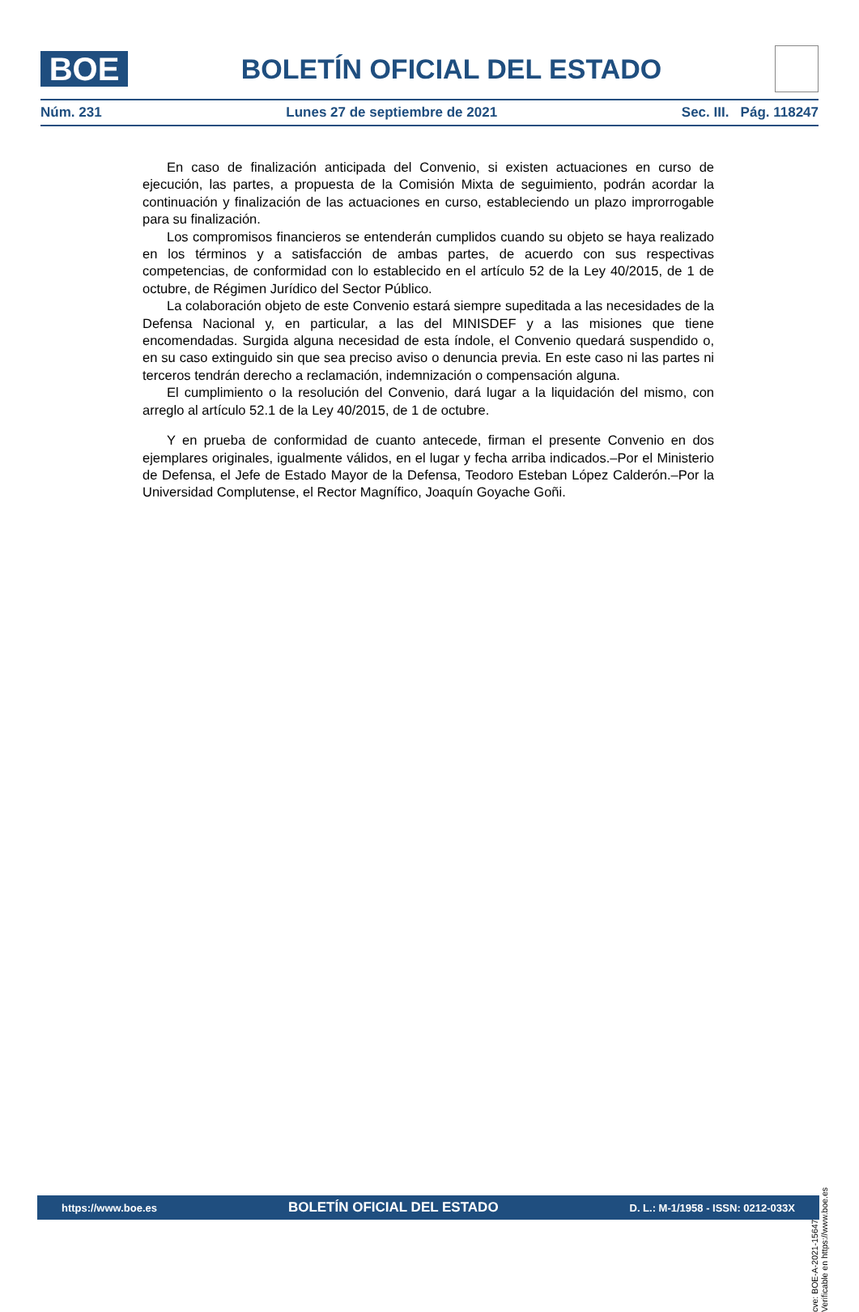BOE
BOLETÍN OFICIAL DEL ESTADO
Núm. 231 Lunes 27 de septiembre de 2021 Sec. III. Pág. 118247
En caso de finalización anticipada del Convenio, si existen actuaciones en curso de ejecución, las partes, a propuesta de la Comisión Mixta de seguimiento, podrán acordar la continuación y finalización de las actuaciones en curso, estableciendo un plazo improrrogable para su finalización.
Los compromisos financieros se entenderán cumplidos cuando su objeto se haya realizado en los términos y a satisfacción de ambas partes, de acuerdo con sus respectivas competencias, de conformidad con lo establecido en el artículo 52 de la Ley 40/2015, de 1 de octubre, de Régimen Jurídico del Sector Público.
La colaboración objeto de este Convenio estará siempre supeditada a las necesidades de la Defensa Nacional y, en particular, a las del MINISDEF y a las misiones que tiene encomendadas. Surgida alguna necesidad de esta índole, el Convenio quedará suspendido o, en su caso extinguido sin que sea preciso aviso o denuncia previa. En este caso ni las partes ni terceros tendrán derecho a reclamación, indemnización o compensación alguna.
El cumplimiento o la resolución del Convenio, dará lugar a la liquidación del mismo, con arreglo al artículo 52.1 de la Ley 40/2015, de 1 de octubre.
Y en prueba de conformidad de cuanto antecede, firman el presente Convenio en dos ejemplares originales, igualmente válidos, en el lugar y fecha arriba indicados.–Por el Ministerio de Defensa, el Jefe de Estado Mayor de la Defensa, Teodoro Esteban López Calderón.–Por la Universidad Complutense, el Rector Magnífico, Joaquín Goyache Goñi.
cve: BOE-A-2021-15647
Verificable en https://www.boe.es
https://www.boe.es BOLETÍN OFICIAL DEL ESTADO D. L.: M-1/1958 - ISSN: 0212-033X